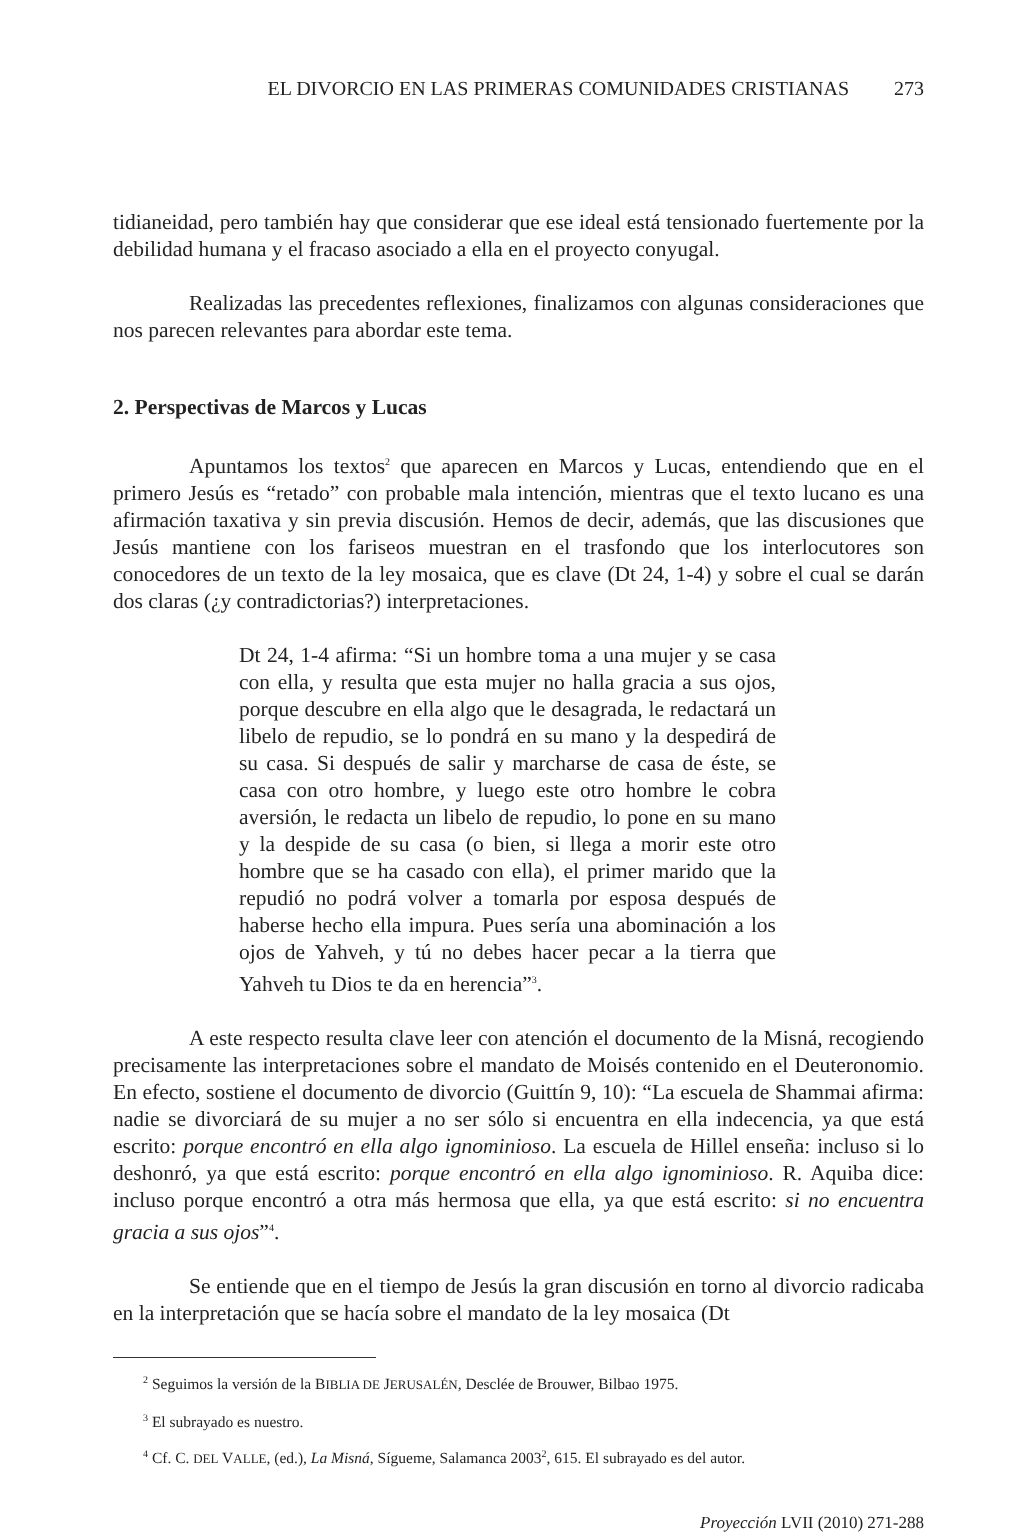EL DIVORCIO EN LAS PRIMERAS COMUNIDADES CRISTIANAS 273
tidianeidad, pero también hay que considerar que ese ideal está tensionado fuertemente por la debilidad humana y el fracaso asociado a ella en el proyecto conyugal.
Realizadas las precedentes reflexiones, finalizamos con algunas consideraciones que nos parecen relevantes para abordar este tema.
2. Perspectivas de Marcos y Lucas
Apuntamos los textos<sup>2</sup> que aparecen en Marcos y Lucas, entendiendo que en el primero Jesús es “retado” con probable mala intención, mientras que el texto lucano es una afirmación taxativa y sin previa discusión. Hemos de decir, además, que las discusiones que Jesús mantiene con los fariseos muestran en el trasfondo que los interlocutores son conocedores de un texto de la ley mosaica, que es clave (Dt 24, 1-4) y sobre el cual se darán dos claras (¿y contradictorias?) interpretaciones.
Dt 24, 1-4 afirma: “Si un hombre toma a una mujer y se casa con ella, y resulta que esta mujer no halla gracia a sus ojos, porque descubre en ella algo que le desagrada, le redactará un libelo de repudio, se lo pondrá en su mano y la despedirá de su casa. Si después de salir y marcharse de casa de éste, se casa con otro hombre, y luego este otro hombre le cobra aversión, le redacta un libelo de repudio, lo pone en su mano y la despide de su casa (o bien, si llega a morir este otro hombre que se ha casado con ella), el primer marido que la repudió no podrá volver a tomarla por esposa después de haberse hecho ella impura. Pues sería una abominación a los ojos de Yahveh, y tú no debes hacer pecar a la tierra que Yahveh tu Dios te da en herencia”<sup>3</sup>.
A este respecto resulta clave leer con atención el documento de la Misná, recogiendo precisamente las interpretaciones sobre el mandato de Moisés contenido en el Deuteronomio. En efecto, sostiene el documento de divorcio (Guittín 9, 10): “La escuela de Shammai afirma: nadie se divorciará de su mujer a no ser sólo si encuentra en ella indecencia, ya que está escrito: porque encontró en ella algo ignominioso. La escuela de Hillel enseña: incluso si lo deshonró, ya que está escrito: porque encontró en ella algo ignominioso. R. Aquiba dice: incluso porque encontró a otra más hermosa que ella, ya que está escrito: si no encuentra gracia a sus ojos”<sup>4</sup>.
Se entiende que en el tiempo de Jesús la gran discusión en torno al divorcio radicaba en la interpretación que se hacía sobre el mandato de la ley mosaica (Dt
<sup>2</sup> Seguimos la versión de la BIBLIA DE JERUSALÉN, Desclée de Brouwer, Bilbao 1975.
<sup>3</sup> El subrayado es nuestro.
<sup>4</sup> Cf. C. DEL VALLE, (ed.), La Misná, Sígueme, Salamanca 2003<sup>2</sup>, 615. El subrayado es del autor.
Proyección LVII (2010) 271-288